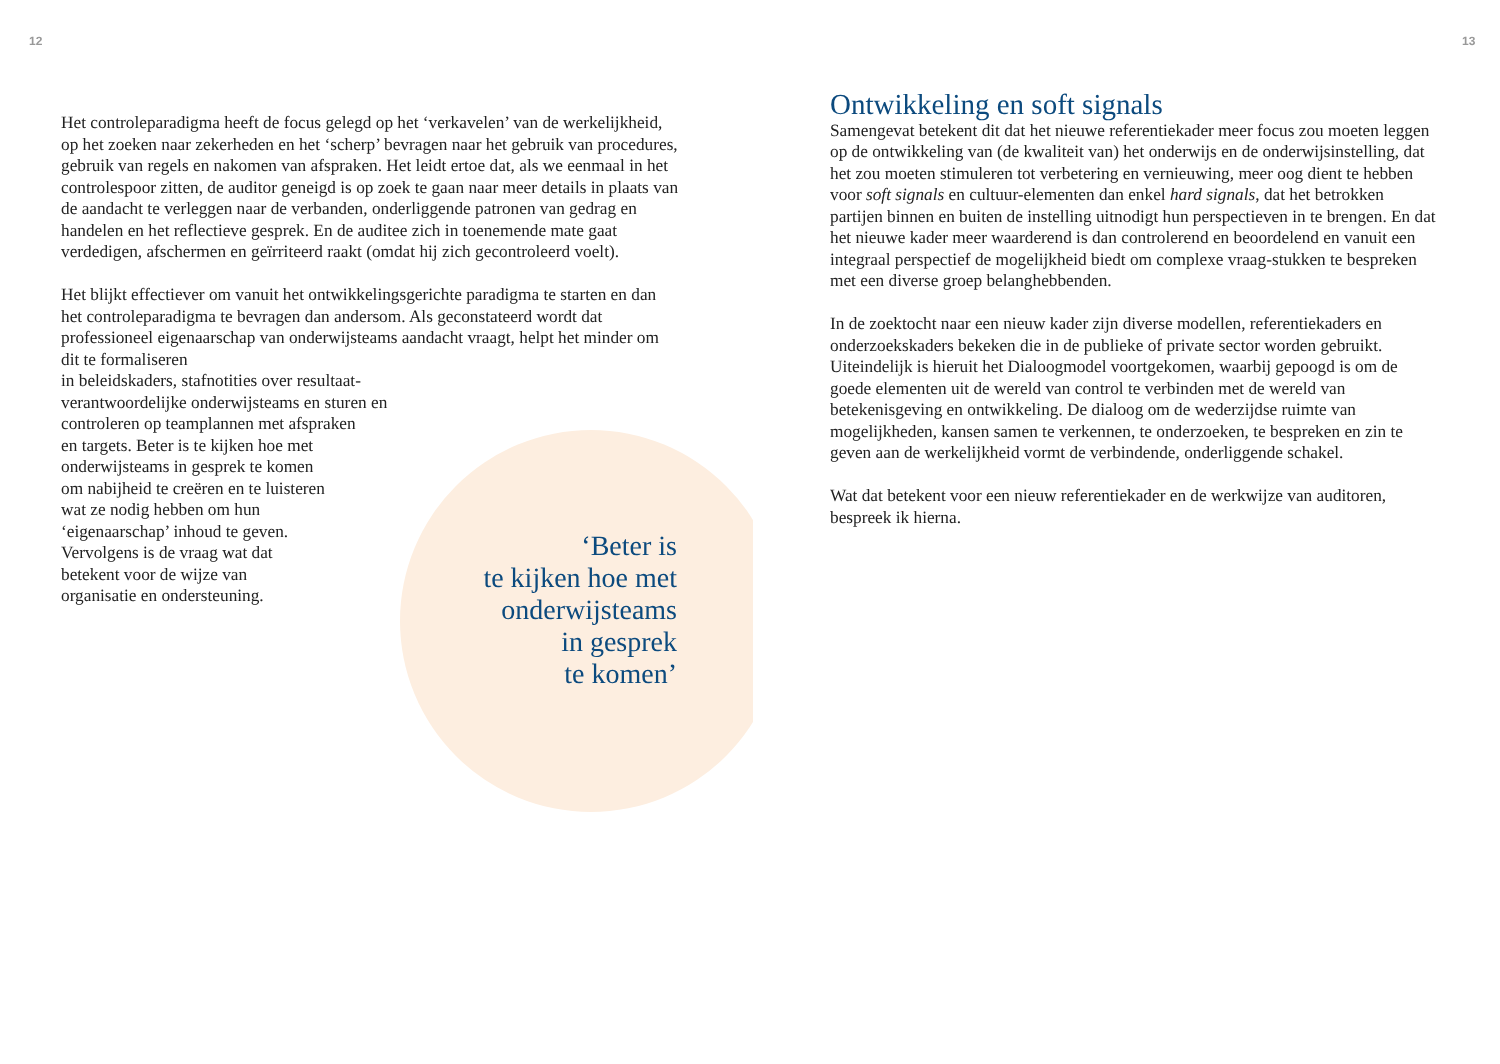12 13
Het controleparadigma heeft de focus gelegd op het ‘verkavelen’ van de werkelijkheid, op het zoeken naar zekerheden en het ‘scherp’ bevragen naar het gebruik van procedures, gebruik van regels en nakomen van afspraken. Het leidt ertoe dat, als we eenmaal in het controlespoor zitten, de auditor geneigd is op zoek te gaan naar meer details in plaats van de aandacht te verleggen naar de verbanden, onderliggende patronen van gedrag en handelen en het reflectieve gesprek. En de auditee zich in toenemende mate gaat verdedigen, afschermen en geïrriteerd raakt (omdat hij zich gecontroleerd voelt).
Het blijkt effectiever om vanuit het ontwikkelingsgerichte paradigma te starten en dan het controleparadigma te bevragen dan andersom. Als geconstateerd wordt dat professioneel eigenaarschap van onderwijsteams aandacht vraagt, helpt het minder om dit te formaliseren
in beleidskaders, stafnotities over resultaat-
verantwoordelijke onderwijsteams en sturen en
controleren op teamplannen met afspraken
en targets. Beter is te kijken hoe met
onderwijsteams in gesprek te komen
om nabijheid te creëren en te luisteren
wat ze nodig hebben om hun
‘eigenaarschap’ inhoud te geven.
Vervolgens is de vraag wat dat
betekent voor de wijze van
organisatie en ondersteuning.
‘Beter is
te kijken hoe met
onderwijsteams
in gesprek
te komen’
Ontwikkeling en soft signals
Samengevat betekent dit dat het nieuwe referentiekader meer focus zou moeten leggen op de ontwikkeling van (de kwaliteit van) het onderwijs en de onderwijsinstelling, dat het zou moeten stimuleren tot verbetering en vernieuwing, meer oog dient te hebben voor soft signals en cultuur-elementen dan enkel hard signals, dat het betrokken partijen binnen en buiten de instelling uitnodigt hun perspectieven in te brengen. En dat het nieuwe kader meer waarderend is dan controlerend en beoordelend en vanuit een integraal perspectief de mogelijkheid biedt om complexe vraag-stukken te bespreken met een diverse groep belanghebbenden.
In de zoektocht naar een nieuw kader zijn diverse modellen, referentiekaders en onderzoekskaders bekeken die in de publieke of private sector worden gebruikt. Uiteindelijk is hieruit het Dialoogmodel voortgekomen, waarbij gepoogd is om de goede elementen uit de wereld van control te verbinden met de wereld van betekenisgeving en ontwikkeling. De dialoog om de wederzijdse ruimte van mogelijkheden, kansen samen te verkennen, te onderzoeken, te bespreken en zin te geven aan de werkelijkheid vormt de verbindende, onderliggende schakel.
Wat dat betekent voor een nieuw referentiekader en de werkwijze van auditoren, bespreek ik hierna.